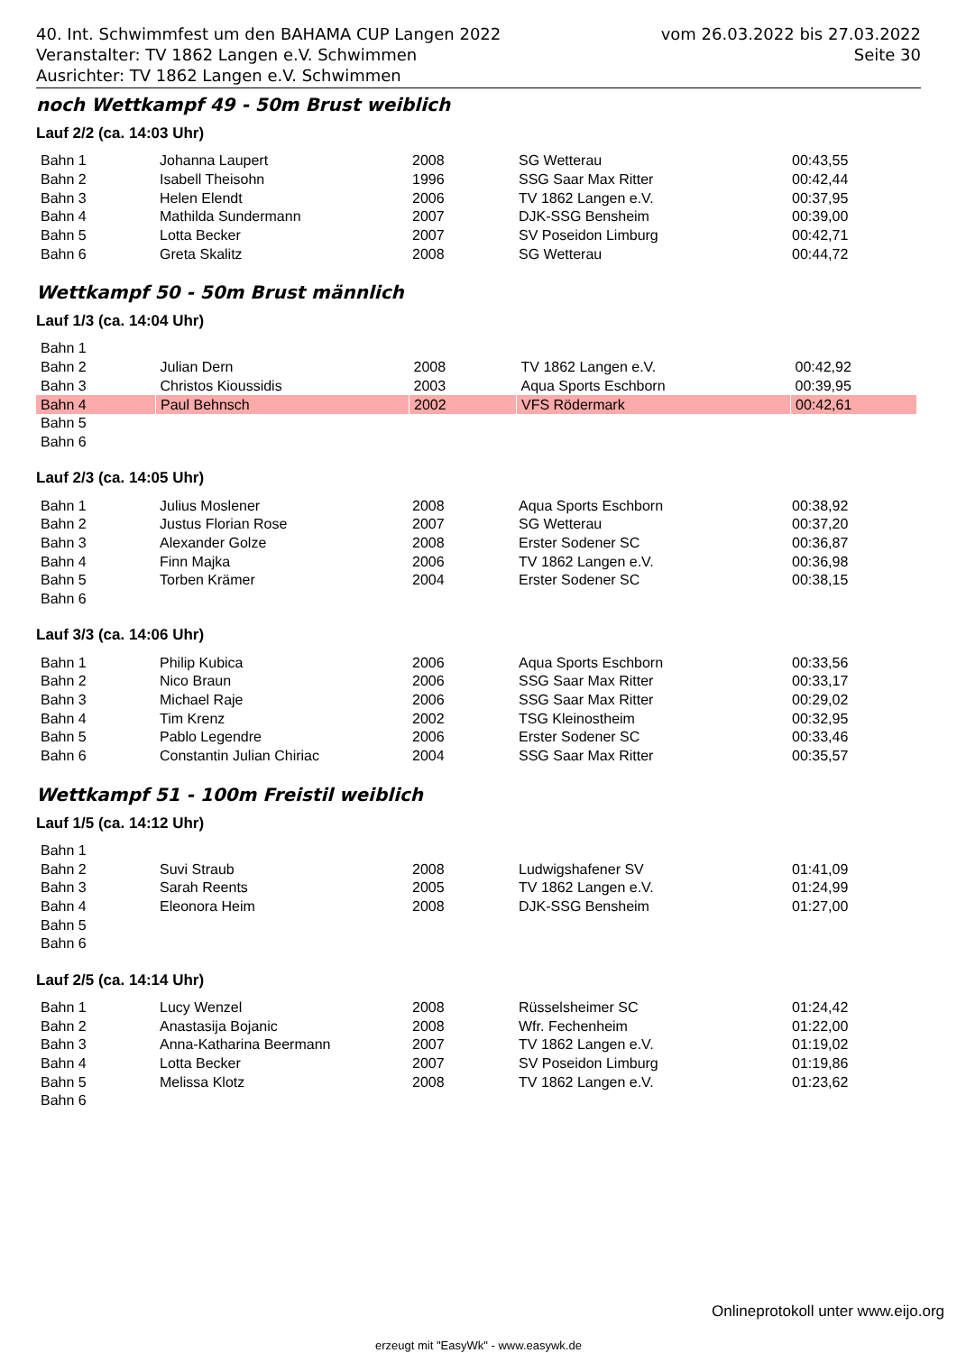40. Int. Schwimmfest um den BAHAMA CUP Langen 2022
Veranstalter: TV 1862 Langen e.V. Schwimmen
Ausrichter: TV 1862 Langen e.V. Schwimmen
vom 26.03.2022 bis 27.03.2022
Seite 30
noch Wettkampf 49 - 50m Brust weiblich
Lauf 2/2 (ca. 14:03 Uhr)
| Bahn 1 | Johanna Laupert | 2008 | SG Wetterau | 00:43,55 |
| Bahn 2 | Isabell Theisohn | 1996 | SSG Saar Max Ritter | 00:42,44 |
| Bahn 3 | Helen Elendt | 2006 | TV 1862 Langen e.V. | 00:37,95 |
| Bahn 4 | Mathilda Sundermann | 2007 | DJK-SSG Bensheim | 00:39,00 |
| Bahn 5 | Lotta Becker | 2007 | SV Poseidon Limburg | 00:42,71 |
| Bahn 6 | Greta Skalitz | 2008 | SG Wetterau | 00:44,72 |
Wettkampf 50 - 50m Brust männlich
Lauf 1/3 (ca. 14:04 Uhr)
| Bahn 1 | | | | |
| Bahn 2 | Julian Dern | 2008 | TV 1862 Langen e.V. | 00:42,92 |
| Bahn 3 | Christos Kioussidis | 2003 | Aqua Sports Eschborn | 00:39,95 |
| Bahn 4 | Paul Behnsch | 2002 | VFS Rödermark | 00:42,61 |
| Bahn 5 | | | | |
| Bahn 6 | | | | |
Lauf 2/3 (ca. 14:05 Uhr)
| Bahn 1 | Julius Moslener | 2008 | Aqua Sports Eschborn | 00:38,92 |
| Bahn 2 | Justus Florian Rose | 2007 | SG Wetterau | 00:37,20 |
| Bahn 3 | Alexander Golze | 2008 | Erster Sodener SC | 00:36,87 |
| Bahn 4 | Finn Majka | 2006 | TV 1862 Langen e.V. | 00:36,98 |
| Bahn 5 | Torben Krämer | 2004 | Erster Sodener SC | 00:38,15 |
| Bahn 6 | | | | |
Lauf 3/3 (ca. 14:06 Uhr)
| Bahn 1 | Philip Kubica | 2006 | Aqua Sports Eschborn | 00:33,56 |
| Bahn 2 | Nico Braun | 2006 | SSG Saar Max Ritter | 00:33,17 |
| Bahn 3 | Michael Raje | 2006 | SSG Saar Max Ritter | 00:29,02 |
| Bahn 4 | Tim Krenz | 2002 | TSG Kleinostheim | 00:32,95 |
| Bahn 5 | Pablo Legendre | 2006 | Erster Sodener SC | 00:33,46 |
| Bahn 6 | Constantin Julian Chiriac | 2004 | SSG Saar Max Ritter | 00:35,57 |
Wettkampf 51 - 100m Freistil weiblich
Lauf 1/5 (ca. 14:12 Uhr)
| Bahn 1 | | | | |
| Bahn 2 | Suvi Straub | 2008 | Ludwigshafener SV | 01:41,09 |
| Bahn 3 | Sarah Reents | 2005 | TV 1862 Langen e.V. | 01:24,99 |
| Bahn 4 | Eleonora Heim | 2008 | DJK-SSG Bensheim | 01:27,00 |
| Bahn 5 | | | | |
| Bahn 6 | | | | |
Lauf 2/5 (ca. 14:14 Uhr)
| Bahn 1 | Lucy Wenzel | 2008 | Rüsselsheimer SC | 01:24,42 |
| Bahn 2 | Anastasija Bojanic | 2008 | Wfr. Fechenheim | 01:22,00 |
| Bahn 3 | Anna-Katharina Beermann | 2007 | TV 1862 Langen e.V. | 01:19,02 |
| Bahn 4 | Lotta Becker | 2007 | SV Poseidon Limburg | 01:19,86 |
| Bahn 5 | Melissa Klotz | 2008 | TV 1862 Langen e.V. | 01:23,62 |
| Bahn 6 | | | | |
Onlineprotokoll unter www.eijo.org
erzeugt mit "EasyWk" - www.easywk.de